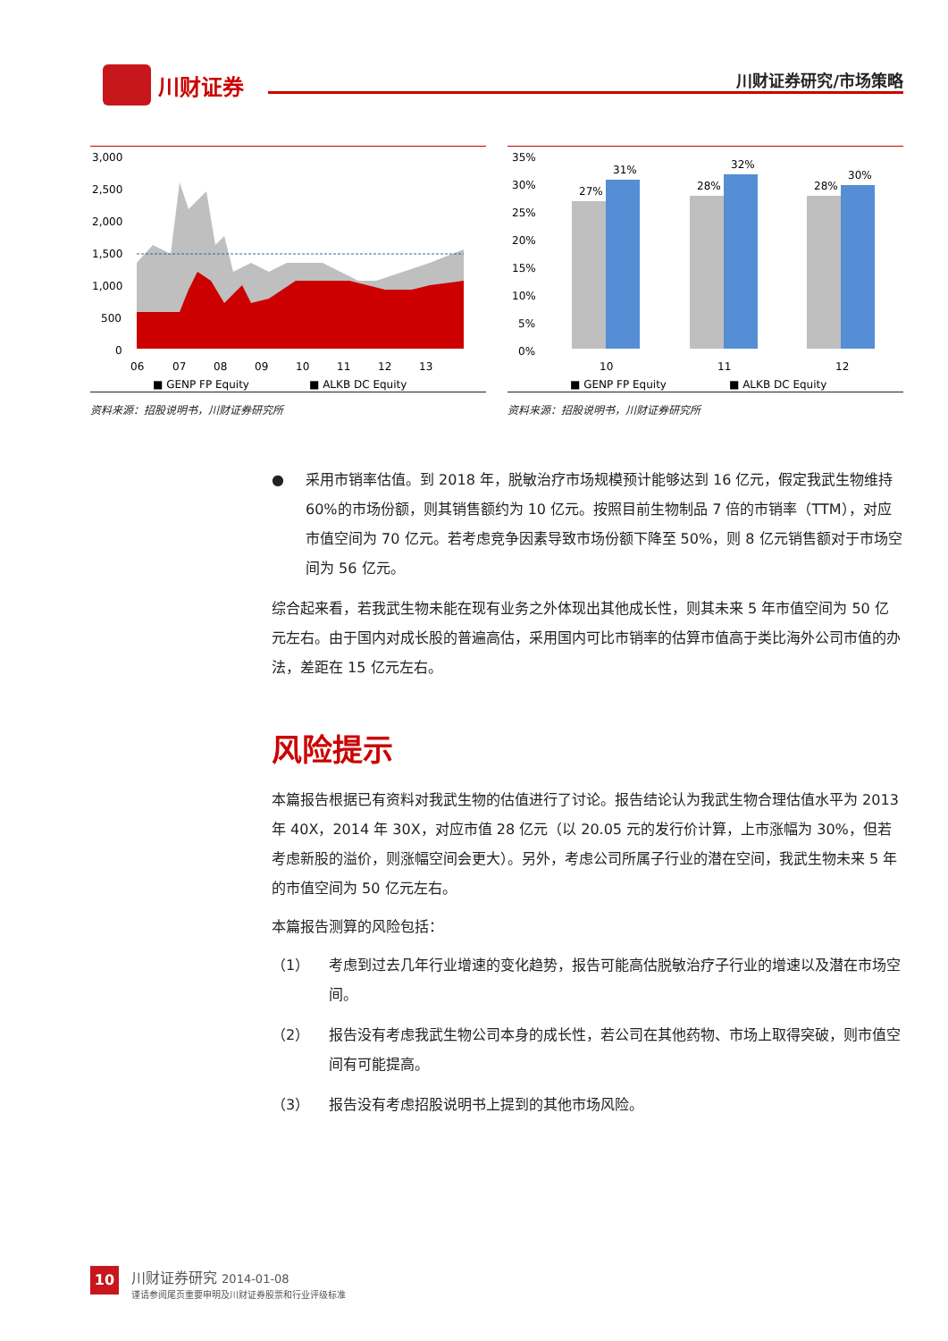川财证券
川财证券研究/市场策略
3,000
2,500
2,000
1,500
1,000
500
0
06
07
08
09
10
11
12
13
■ GENP FP Equity
■ ALKB DC Equity
资料来源：招股说明书，川财证券研究所
35%
30%
25%
20%
15%
10%
5%
0%
27%
31%
28%
32%
28%
30%
10
11
12
■ GENP FP Equity
■ ALKB DC Equity
资料来源：招股说明书，川财证券研究所
● 采用市销率估值。到 2018 年，脱敏治疗市场规模预计能够达到 16 亿元，假定我武生物维持 60%的市场份额，则其销售额约为 10 亿元。按照目前生物制品 7 倍的市销率（TTM），对应市值空间为 70 亿元。若考虑竞争因素导致市场份额下降至 50%，则 8 亿元销售额对于市场空间为 56 亿元。
综合起来看，若我武生物未能在现有业务之外体现出其他成长性，则其未来 5 年市值空间为 50 亿元左右。由于国内对成长股的普遍高估，采用国内可比市销率的估算市值高于类比海外公司市值的办法，差距在 15 亿元左右。
风险提示
本篇报告根据已有资料对我武生物的估值进行了讨论。报告结论认为我武生物合理估值水平为 2013 年 40X，2014 年 30X，对应市值 28 亿元（以 20.05 元的发行价计算，上市涨幅为 30%，但若考虑新股的溢价，则涨幅空间会更大）。另外，考虑公司所属子行业的潜在空间，我武生物未来 5 年的市值空间为 50 亿元左右。
本篇报告测算的风险包括：
（1） 考虑到过去几年行业增速的变化趋势，报告可能高估脱敏治疗子行业的增速以及潜在市场空间。
（2） 报告没有考虑我武生物公司本身的成长性，若公司在其他药物、市场上取得突破，则市值空间有可能提高。
（3） 报告没有考虑招股说明书上提到的其他市场风险。
10
川财证券研究 2014-01-08
谨请参阅尾页重要申明及川财证券股票和行业评级标准